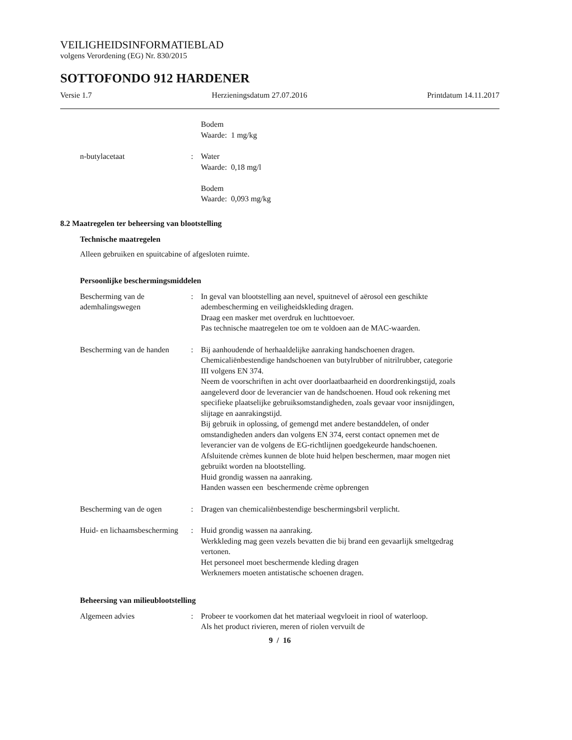VEILIGHEIDSINFORMATIEBLAD
volgens Verordening (EG) Nr. 830/2015
SOTTOFONDO 912 HARDENER
Versie 1.7 Herzieningsdatum 27.07.2016 Printdatum 14.11.2017
Bodem
Waarde: 1 mg/kg
n-butylacetaat : Water
Waarde: 0,18 mg/l
Bodem
Waarde: 0,093 mg/kg
8.2 Maatregelen ter beheersing van blootstelling
Technische maatregelen
Alleen gebruiken en spuitcabine of afgesloten ruimte.
Persoonlijke beschermingsmiddelen
Bescherming van de ademhalingswegen
: In geval van blootstelling aan nevel, spuitnevel of aërosol een geschikte adembescherming en veiligheidskleding dragen.
Draag een masker met overdruk en luchttoevoer.
Pas technische maatregelen toe om te voldoen aan de MAC-waarden.
Bescherming van de handen : Bij aanhoudende of herhaaldelijke aanraking handschoenen dragen.
Chemicaliënbestendige handschoenen van butylrubber of nitrilrubber, categorie III volgens EN 374.
Neem de voorschriften in acht over doorlaatbaarheid en doordrenkingstijd, zoals aangeleverd door de leverancier van de handschoenen. Houd ook rekening met specifieke plaatselijke gebruiksomstandigheden, zoals gevaar voor insnijdingen, slijtage en aanrakingstijd.
Bij gebruik in oplossing, of gemengd met andere bestanddelen, of onder omstandigheden anders dan volgens EN 374, eerst contact opnemen met de leverancier van de volgens de EG-richtlijnen goedgekeurde handschoenen.
Afsluitende crèmes kunnen de blote huid helpen beschermen, maar mogen niet gebruikt worden na blootstelling.
Huid grondig wassen na aanraking.
Handen wassen een beschermende crème opbrengen
Bescherming van de ogen : Dragen van chemicaliënbestendige beschermingsbril verplicht.
Huid- en lichaamsbescherming
: Huid grondig wassen na aanraking.
Werkkleding mag geen vezels bevatten die bij brand een gevaarlijk smeltgedrag vertonen.
Het personeel moet beschermende kleding dragen
Werknemers moeten antistatische schoenen dragen.
Beheersing van milieublootstelling
Algemeen advies : Probeer te voorkomen dat het materiaal wegvloeit in riool of waterloop.
Als het product rivieren, meren of riolen vervuilt de
9 / 16